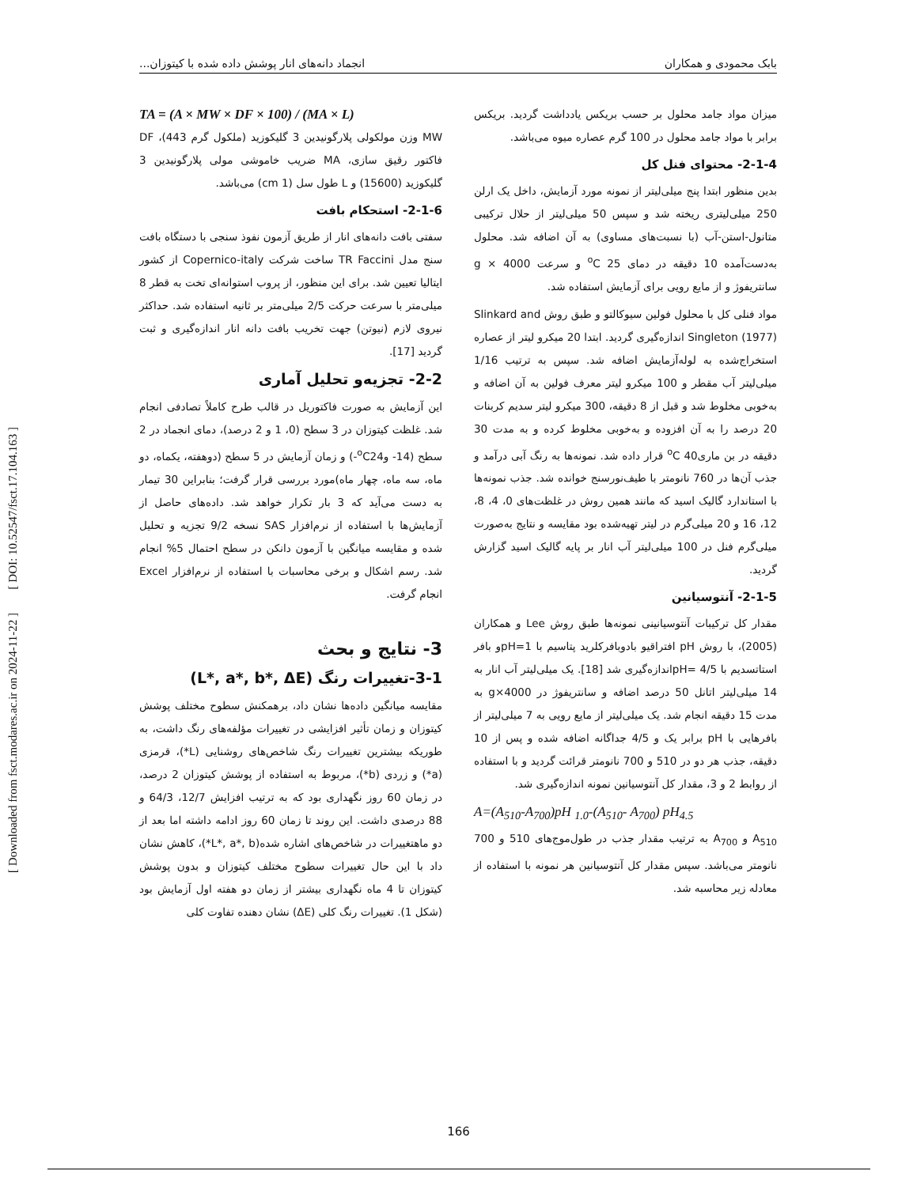بابک محمودی و همکاران انجماد دانه‌های انار پوشش داده شده با کیتوزان...
میزان مواد جامد محلول بر حسب بریکس یادداشت گردید. بریکس برابر با مواد جامد محلول در 100 گرم عصاره میوه می‌باشد.
2-1-4- محتوای فنل کل
بدین منظور ابتدا پنج میلی‌لیتر از نمونه مورد آزمایش، داخل یک ارلن 250 میلی‌لیتری ریخته شد و سپس 50 میلی‌لیتر از حلال ترکیبی متانول-استن-آب (با نسبت‌های مساوی) به آن اضافه شد. محلول به‌دست‌آمده 10 دقیقه در دمای <sup>o</sup>C 25 و سرعت g × 4000 سانتریفوژ و از مایع رویی برای آزمایش استفاده شد.
مواد فنلی کل با محلول فولین سیوکالتو و طبق روش Slinkard and Singleton (1977) اندازه‌گیری گردید. ابتدا 20 میکرو لیتر از عصاره استخراج‌شده به لوله‌آزمایش اضافه شد. سپس به ترتیب 1/16 میلی‌لیتر آب مقطر و 100 میکرو لیتر معرف فولین به آن اضافه و به‌خوبی مخلوط شد و قبل از 8 دقیقه، 300 میکرو لیتر سدیم کربنات 20 درصد را به آن افزوده و به‌خوبی مخلوط کرده و به مدت 30 دقیقه در بن ماری<sup>o</sup>C 40 قرار داده شد. نمونه‌ها به رنگ آبی درآمد و جذب آن‌ها در 760 نانومتر با طیف‌نورسنج خوانده شد. جذب نمونه‌ها با استاندارد گالیک اسید که مانند همین روش در غلظت‌های 0، 4، 8، 12، 16 و 20 میلی‌گرم در لیتر تهیه‌شده بود مقایسه و نتایج به‌صورت میلی‌گرم فنل در 100 میلی‌لیتر آب انار بر پایه گالیک اسید گزارش گردید.
2-1-5- آنتوسیانین
مقدار کل ترکیبات آنتوسیانینی نمونه‌ها طبق روش Lee و همکاران (2005)، با روش pH افتراقیو بادوبافرکلرید پتاسیم با pH=1و بافر استاتسدیم با pH= 4/5اندازه‌گیری شد [18]. یک میلی‌لیتر آب انار به 14 میلی‌لیتر اتانل 50 درصد اضافه و سانتریفوژ در g×4000 به مدت 15 دقیقه انجام شد. یک میلی‌لیتر از مایع رویی به 7 میلی‌لیتر از بافرهایی با pH برابر یک و 4/5 جداگانه اضافه شده و پس از 10 دقیقه، جذب هر دو در 510 و 700 نانومتر قرائت گردید و با استفاده از روابط 2 و 3، مقدار کل آنتوسیانین نمونه اندازه‌گیری شد.
A=(A<sub>510</sub>-A<sub>700</sub>)pH <sub>1.0</sub>-(A<sub>510</sub>- A<sub>700</sub>) pH<sub>4.5</sub>
A<sub>510</sub> و A<sub>700</sub> به ترتیب مقدار جذب در طول‌موج‌های 510 و 700 نانومتر می‌باشد. سپس مقدار کل آنتوسیانین هر نمونه با استفاده از معادله زیر محاسبه شد.
TA = (A × MW × DF × 100) / (MA × L)
MW وزن مولکولی پلارگونیدین 3 گلیکوزید (ملکول گرم 443)، DF فاکتور رقیق سازی، MA ضریب خاموشی مولی پلارگونیدین 3 گلیکوزید (15600) و L طول سل (1 cm) می‌باشد.
2-1-6- استحکام بافت
سفتی بافت دانه‌های انار از طریق آزمون نفوذ سنجی با دستگاه بافت سنج مدل TR Faccini ساخت شرکت Copernico-italy از کشور ایتالیا تعیین شد. برای این منظور، از پروب استوانه‌ای تخت به قطر 8 میلی‌متر با سرعت حرکت 2/5 میلی‌متر بر ثانیه استفاده شد. حداکثر نیروی لازم (نیوتن) جهت تخریب بافت دانه انار اندازه‌گیری و ثبت گردید [17].
2-2- تجزیه‌و تحلیل آماری
این آزمایش به صورت فاکتوریل در قالب طرح کاملاً تصادفی انجام شد. غلظت کیتوزان در 3 سطح (0، 1 و 2 درصد)، دمای انجماد در 2 سطح (14- و<sup>o</sup>C24-) و زمان آزمایش در 5 سطح (دوهفته، یکماه، دو ماه، سه ماه، چهار ماه)مورد بررسی قرار گرفت؛ بنابراین 30 تیمار به دست می‌آید که 3 بار تکرار خواهد شد. داده‌های حاصل از آزمایش‌ها با استفاده از نرم‌افزار SAS نسخه 9/2 تجزیه و تحلیل شده و مقایسه میانگین با آزمون دانکن در سطح احتمال 5% انجام شد. رسم اشکال و برخی محاسبات با استفاده از نرم‌افزار Excel انجام گرفت.
3- نتایج و بحث
3-1-تغییرات رنگ (L*, a*, b*, ΔE)
مقایسه میانگین داده‌ها نشان داد، برهمکنش سطوح مختلف پوشش کیتوزان و زمان تأثیر افزایشی در تغییرات مؤلفه‌های رنگ داشت، به طوریکه بیشترین تغییرات رنگ شاخص‌های روشنایی (L*)، قرمزی (a*) و زردی (b*)، مربوط به استفاده از پوشش کیتوزان 2 درصد، در زمان 60 روز نگهداری بود که به ترتیب افزایش 12/7، 64/3 و 88 درصدی داشت. این روند تا زمان 60 روز ادامه داشته اما بعد از دو ماهتغییرات در شاخص‌های اشاره شده(L*, a*, b*)، کاهش نشان داد با این حال تغییرات سطوح مختلف کیتوزان و بدون پوشش کیتوزان تا 4 ماه نگهداری بیشتر از زمان دو هفته اول آزمایش بود (شکل 1). تغییرات رنگ کلی (ΔE) نشان دهنده تفاوت کلی
[ DOI: 10.52547/fsct.17.104.163 ]
[ Downloaded from fsct.modares.ac.ir on 2024-11-22 ]
166